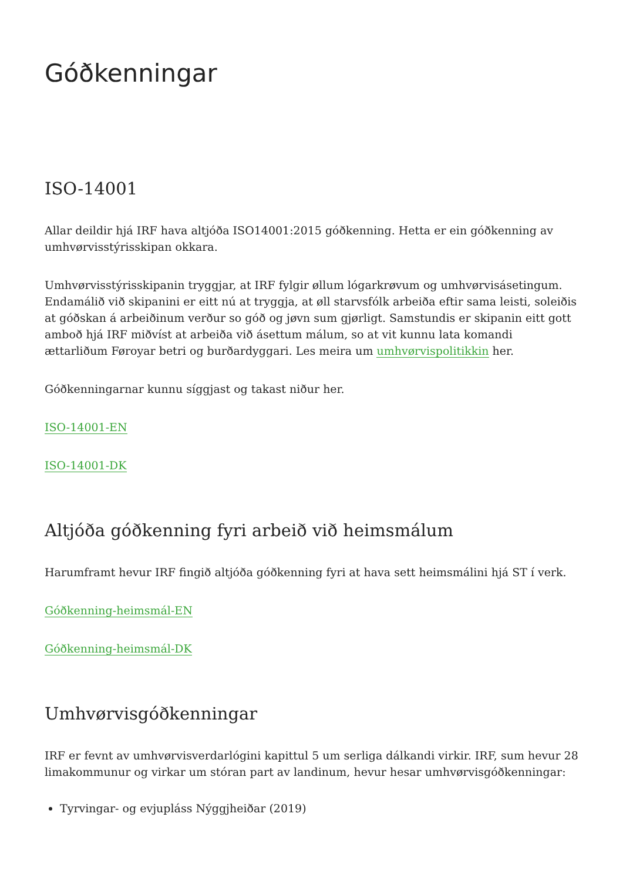Góðkenningar
ISO-14001
Allar deildir hjá IRF hava altjóða ISO14001:2015 góðkenning. Hetta er ein góðkenning av umhvørvisstýrisskipan okkara.
Umhvørvisstýrisskipanin tryggjar, at IRF fylgir øllum lógarkrøvum og umhvørvisásetingum. Endamálið við skipanini er eitt nú at tryggja, at øll starvsfólk arbeiða eftir sama leisti, soleiðis at góðskan á arbeiðinum verður so góð og jøvn sum gjørligt. Samstundis er skipanin eitt gott amboð hjá IRF miðvíst at arbeiða við ásettum málum, so at vit kunnu lata komandi ættarliðum Føroyar betri og burðardyggari. Les meira um umhvørvispolitikkin her.
Góðkenningarnar kunnu síggjast og takast niður her.
ISO-14001-EN
ISO-14001-DK
Altjóða góðkenning fyri arbeið við heimsmálum
Harumframt hevur IRF fingið altjóða góðkenning fyri at hava sett heimsmálini hjá ST í verk.
Góðkenning-heimsmál-EN
Góðkenning-heimsmál-DK
Umhvørvisgóðkenningar
IRF er fevnt av umhvørvisverdarlógini kapittul 5 um serliga dálkandi virkir. IRF, sum hevur 28 limakommunur og virkar um stóran part av landinum, hevur hesar umhvørvisgóðkenningar:
Tyrvingar- og evjupláss Nýggjheiðar (2019)